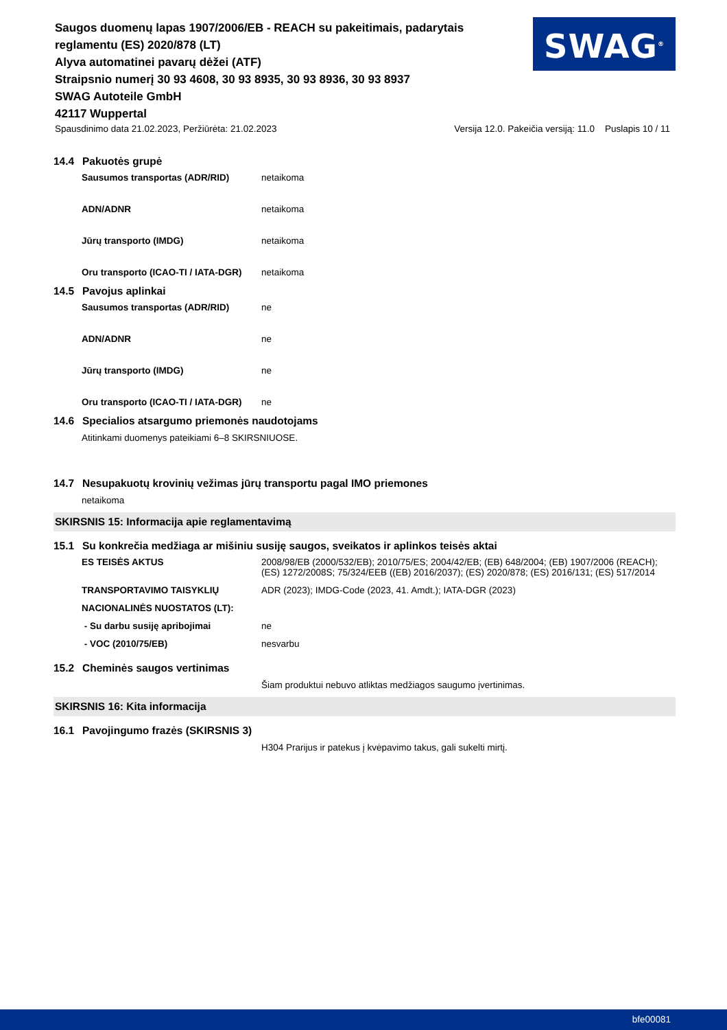Saugos duomenų lapas 1907/2006/EB - REACH su pakeitimais, padarytais reglamentu (ES) 2020/878 (LT)
Alyva automatinei pavarų dėžei (ATF)
Straipsnio numerį 30 93 4608, 30 93 8935, 30 93 8936, 30 93 8937
SWAG Autoteile GmbH
42117 Wuppertal
SWAG<sup>®</sup>
Spausdinimo data 21.02.2023, Peržiūrėta: 21.02.2023 Versija 12.0. Pakeičia versiją: 11.0 Puslapis 10 / 11
14.4 Pakuotės grupė
| Sausumos transportas (ADR/RID) | netaikoma |
| ADN/ADNR | netaikoma |
| Jūrų transporto (IMDG) | netaikoma |
| Oru transporto (ICAO-TI / IATA-DGR) | netaikoma |
14.5 Pavojus aplinkai
| Sausumos transportas (ADR/RID) | ne |
| ADN/ADNR | ne |
| Jūrų transporto (IMDG) | ne |
| Oru transporto (ICAO-TI / IATA-DGR) | ne |
14.6 Specialios atsargumo priemonės naudotojams
Atitinkami duomenys pateikiami 6–8 SKIRSNIUOSE.
14.7 Nesupakuotų krovinių vežimas jūrų transportu pagal IMO priemones
netaikoma
SKIRSNIS 15: Informacija apie reglamentavimą
15.1 Su konkrečia medžiaga ar mišiniu susiję saugos, sveikatos ir aplinkos teisės aktai
| ES TEISĖS AKTUS | 2008/98/EB (2000/532/EB); 2010/75/ES; 2004/42/EB; (EB) 648/2004; (EB) 1907/2006 (REACH); (ES) 1272/2008S; 75/324/EEB ((EB) 2016/2037); (ES) 2020/878; (ES) 2016/131; (ES) 517/2014 |
| TRANSPORTAVIMO TAISYKLIŲ | ADR (2023); IMDG-Code (2023, 41. Amdt.); IATA-DGR (2023) |
| NACIONALINĖS NUOSTATOS (LT): | |
| - Su darbu susiję apribojimai | ne |
| - VOC (2010/75/EB) | nesvarbu |
15.2 Cheminės saugos vertinimas
Šiam produktui nebuvo atliktas medžiagos saugumo įvertinimas.
SKIRSNIS 16: Kita informacija
16.1 Pavojingumo frazės (SKIRSNIS 3)
H304 Prarijus ir patekus į kvėpavimo takus, gali sukelti mirtį.
bfe00081